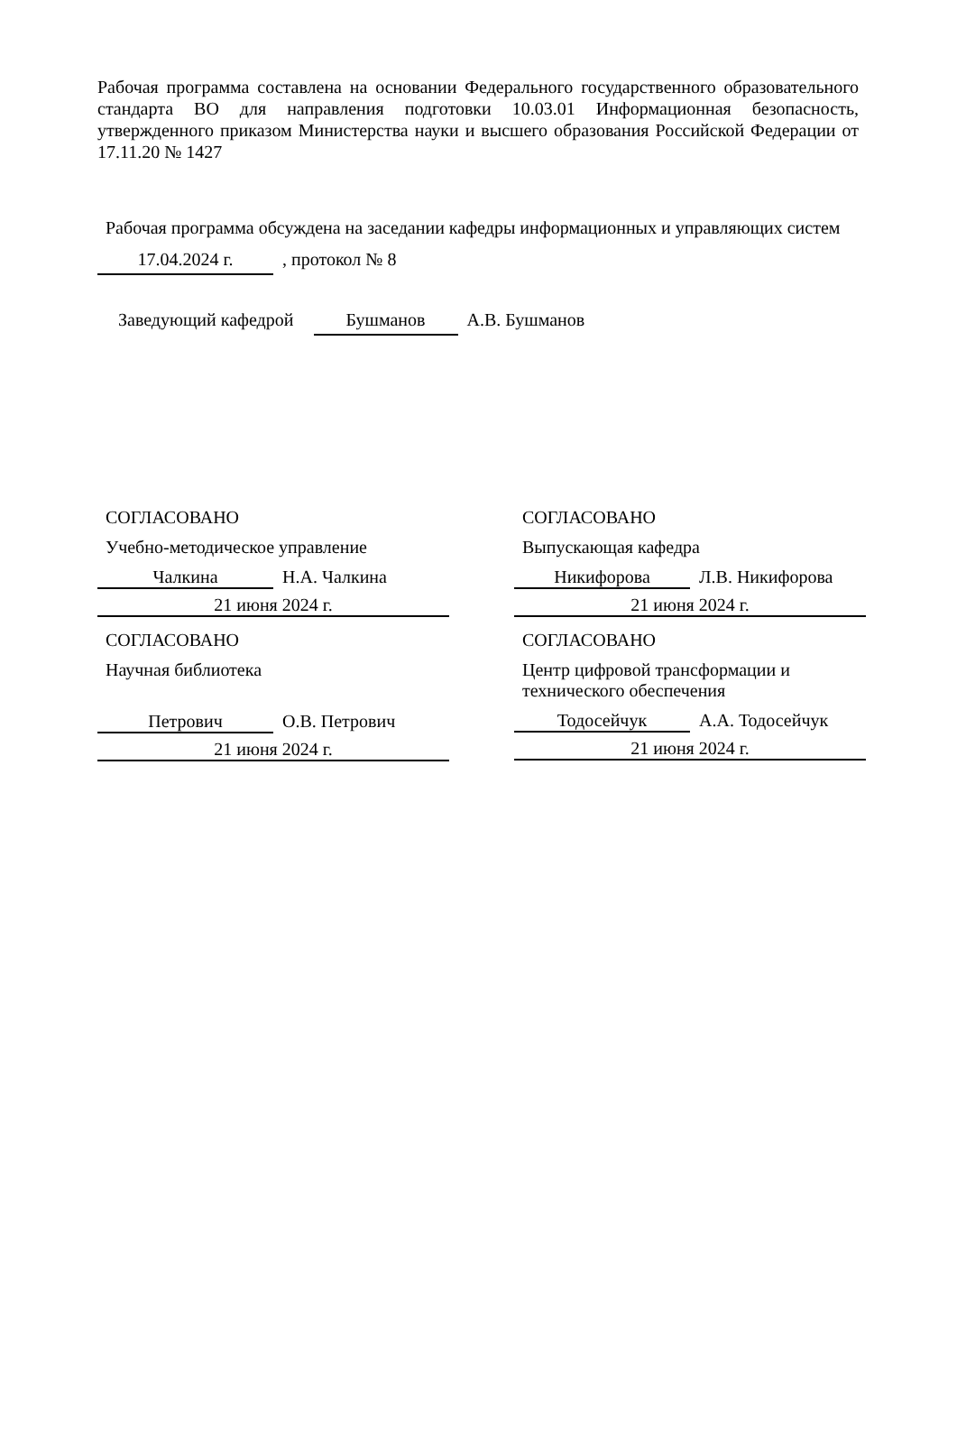Рабочая программа составлена на основании Федерального государственного образовательного стандарта ВО для направления подготовки 10.03.01 Информационная безопасность, утвержденного приказом Министерства науки и высшего образования Российской Федерации от 17.11.20 № 1427
Рабочая программа обсуждена на заседании кафедры информационных и управляющих систем
17.04.2024 г., протокол № 8
Заведующий кафедрой Бушманов А.В. Бушманов
СОГЛАСОВАНО
Учебно-методическое управление
Чалкина Н.А. Чалкина
21 июня 2024 г.
СОГЛАСОВАНО
Научная библиотека
Петрович О.В. Петрович
21 июня 2024 г.
СОГЛАСОВАНО
Выпускающая кафедра
Никифорова Л.В. Никифорова
21 июня 2024 г.
СОГЛАСОВАНО
Центр цифровой трансформации и технического обеспечения
Тодосейчук А.А. Тодосейчук
21 июня 2024 г.